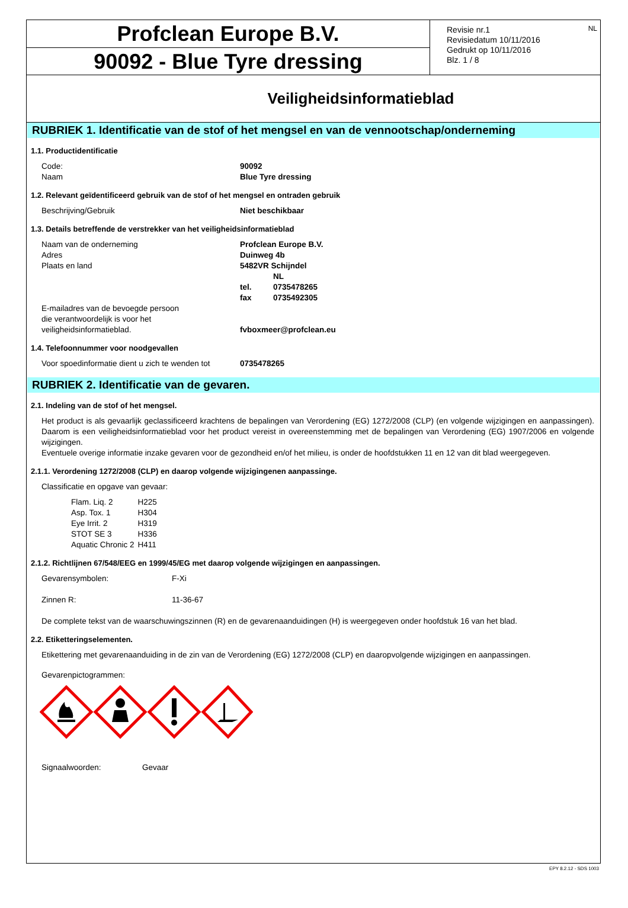Profclean Europe B.V.
90092 - Blue Tyre dressing
Revisie nr.1
Revisiedatum 10/11/2016
Gedrukt op 10/11/2016
Blz. 1 / 8
NL
Veiligheidsinformatieblad
RUBRIEK 1. Identificatie van de stof of het mengsel en van de vennootschap/onderneming
1.1. Productidentificatie
Code: 90092
Naam Blue Tyre dressing
1.2. Relevant geïdentificeerd gebruik van de stof of het mengsel en ontraden gebruik
Beschrijving/Gebruik Niet beschikbaar
1.3. Details betreffende de verstrekker van het veiligheidsinformatieblad
Naam van de onderneming Profclean Europe B.V.
Adres Duinweg 4b
Plaats en land 5482VR Schijndel
NL
tel. 0735478265
fax 0735492305
E-mailadres van de bevoegde persoon
die verantwoordelijk is voor het
veiligheidsinformatieblad. fvboxmeer@profclean.eu
1.4. Telefoonnummer voor noodgevallen
Voor spoedinformatie dient u zich te wenden tot 0735478265
RUBRIEK 2. Identificatie van de gevaren.
2.1. Indeling van de stof of het mengsel.
Het product is als gevaarlijk geclassificeerd krachtens de bepalingen van Verordening (EG) 1272/2008 (CLP) (en volgende wijzigingen en aanpassingen). Daarom is een veiligheidsinformatieblad voor het product vereist in overeenstemming met de bepalingen van Verordening (EG) 1907/2006 en volgende wijzigingen.
Eventuele overige informatie inzake gevaren voor de gezondheid en/of het milieu, is onder de hoofdstukken 11 en 12 van dit blad weergegeven.
2.1.1. Verordening 1272/2008 (CLP) en daarop volgende wijzigingenen aanpassinge.
Classificatie en opgave van gevaar:
| Flam. Liq. 2 | H225 |
| Asp. Tox. 1 | H304 |
| Eye Irrit. 2 | H319 |
| STOT SE 3 | H336 |
| Aquatic Chronic 2 | H411 |
2.1.2. Richtlijnen 67/548/EEG en 1999/45/EG met daarop volgende wijzigingen en aanpassingen.
Gevarensymbolen: F-Xi
Zinnen R: 11-36-67
De complete tekst van de waarschuwingszinnen (R) en de gevarenaanduidingen (H) is weergegeven onder hoofdstuk 16 van het blad.
2.2. Etiketteringselementen.
Etikettering met gevarenaanduiding in de zin van de Verordening (EG) 1272/2008 (CLP) en daaropvolgende wijzigingen en aanpassingen.
Gevarenpictogrammen:
Signaalwoorden: Gevaar
EPY 8.2.12 - SDS 1003